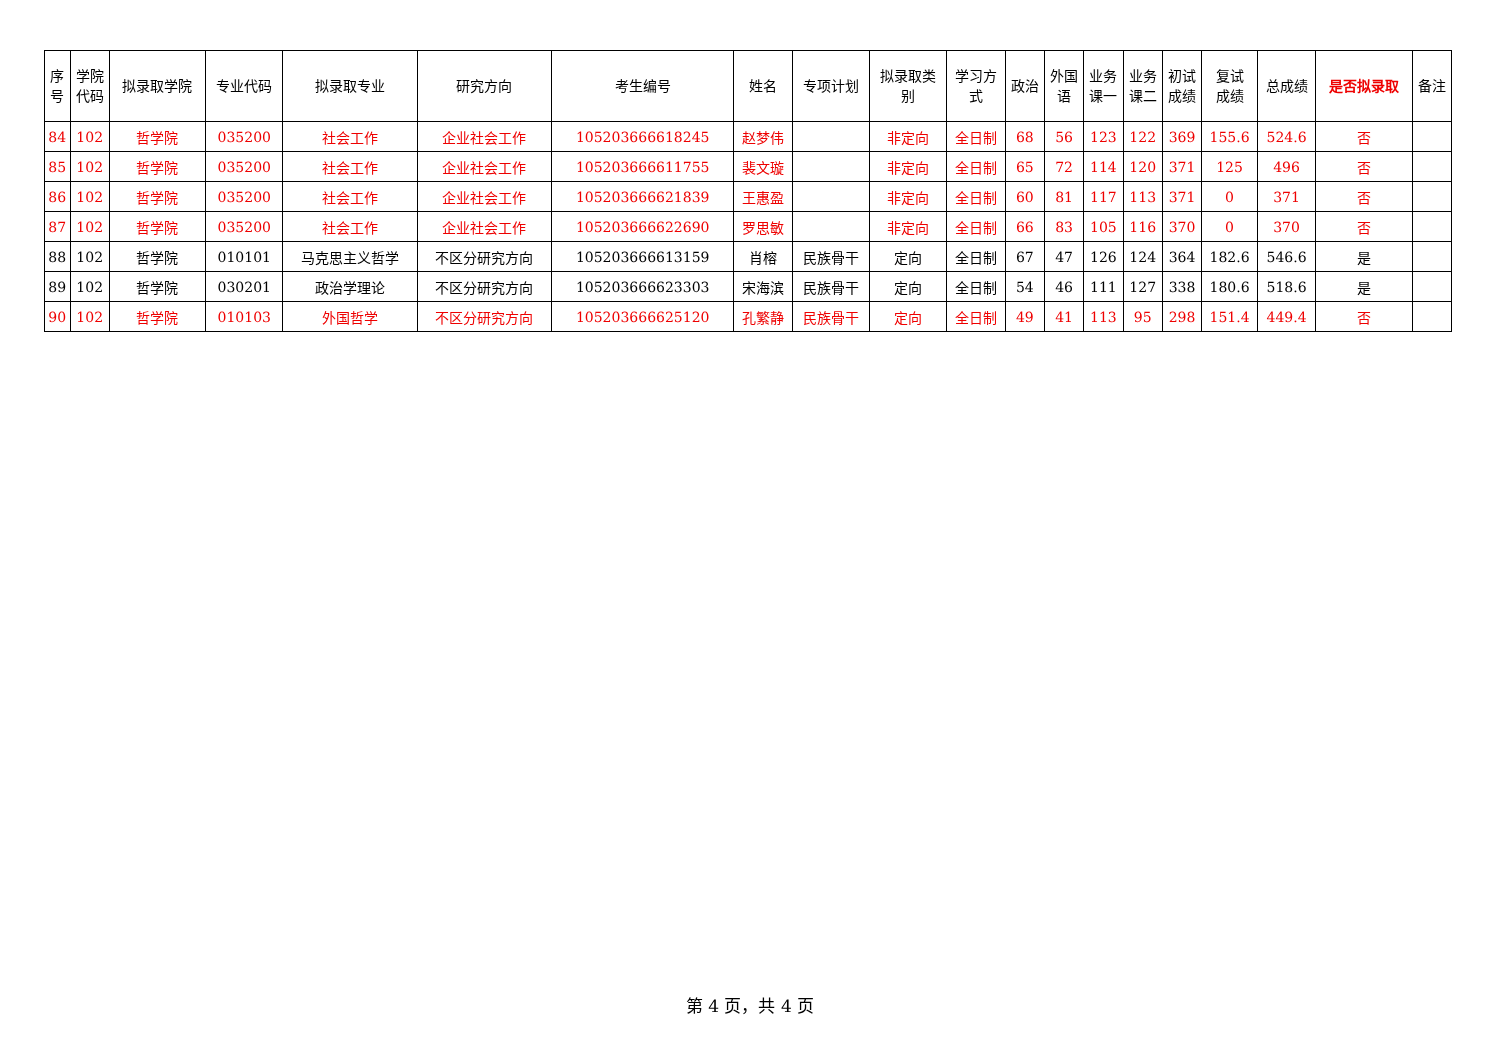| 序 号 | 学院 代码 | 拟录取学院 | 专业代码 | 拟录取专业 | 研究方向 | 考生编号 | 姓名 | 专项计划 | 拟录取类 别 | 学习方 式 | 政治 | 外国 语 | 业务 课一 | 业务 课二 | 初试 成绩 | 复试 成绩 | 总成绩 | 是否拟录取 | 备注 |
| --- | --- | --- | --- | --- | --- | --- | --- | --- | --- | --- | --- | --- | --- | --- | --- | --- | --- | --- | --- |
| 84 | 102 | 哲学院 | 035200 | 社会工作 | 企业社会工作 | 105203666618245 | 赵梦伟 | | 非定向 | 全日制 | 68 | 56 | 123 | 122 | 369 | 155.6 | 524.6 | 否 | |
| 85 | 102 | 哲学院 | 035200 | 社会工作 | 企业社会工作 | 105203666611755 | 裴文璇 | | 非定向 | 全日制 | 65 | 72 | 114 | 120 | 371 | 125 | 496 | 否 | |
| 86 | 102 | 哲学院 | 035200 | 社会工作 | 企业社会工作 | 105203666621839 | 王惠盈 | | 非定向 | 全日制 | 60 | 81 | 117 | 113 | 371 | 0 | 371 | 否 | |
| 87 | 102 | 哲学院 | 035200 | 社会工作 | 企业社会工作 | 105203666622690 | 罗思敏 | | 非定向 | 全日制 | 66 | 83 | 105 | 116 | 370 | 0 | 370 | 否 | |
| 88 | 102 | 哲学院 | 010101 | 马克思主义哲学 | 不区分研究方向 | 105203666613159 | 肖榕 | 民族骨干 | 定向 | 全日制 | 67 | 47 | 126 | 124 | 364 | 182.6 | 546.6 | 是 | |
| 89 | 102 | 哲学院 | 030201 | 政治学理论 | 不区分研究方向 | 105203666623303 | 宋海滨 | 民族骨干 | 定向 | 全日制 | 54 | 46 | 111 | 127 | 338 | 180.6 | 518.6 | 是 | |
| 90 | 102 | 哲学院 | 010103 | 外国哲学 | 不区分研究方向 | 105203666625120 | 孔繁静 | 民族骨干 | 定向 | 全日制 | 49 | 41 | 113 | 95 | 298 | 151.4 | 449.4 | 否 | |
第 4 页，共 4 页